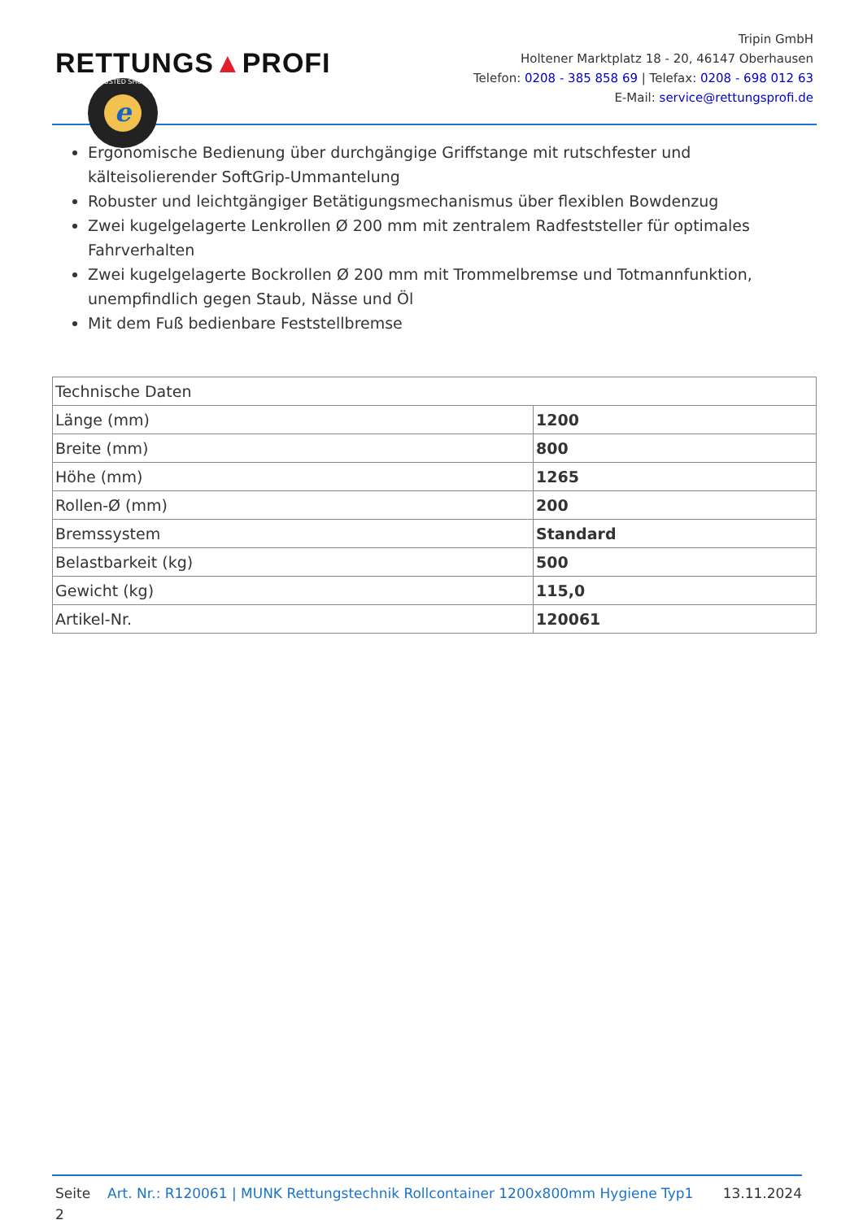RETTUNGS▲PROFI
TRUSTED SHOPS
e
Tripin GmbH
Holtener Marktplatz 18 - 20, 46147 Oberhausen
Telefon: 0208 - 385 858 69 | Telefax: 0208 - 698 012 63
E-Mail: service@rettungsprofi.de
Ergonomische Bedienung über durchgängige Griffstange mit rutschfester und kälteisolierender SoftGrip-Ummantelung
Robuster und leichtgängiger Betätigungsmechanismus über flexiblen Bowdenzug
Zwei kugelgelagerte Lenkrollen Ø 200 mm mit zentralem Radfeststeller für optimales Fahrverhalten
Zwei kugelgelagerte Bockrollen Ø 200 mm mit Trommelbremse und Totmannfunktion, unempfindlich gegen Staub, Nässe und Öl
Mit dem Fuß bedienbare Feststellbremse
| Technische Daten | |
| --- | --- |
| Länge (mm) | 1200 |
| Breite (mm) | 800 |
| Höhe (mm) | 1265 |
| Rollen-Ø (mm) | 200 |
| Bremssystem | Standard |
| Belastbarkeit (kg) | 500 |
| Gewicht (kg) | 115,0 |
| Artikel-Nr. | 120061 |
Seite 2
Art. Nr.: R120061 | MUNK Rettungstechnik Rollcontainer 1200x800mm Hygiene Typ1
13.11.2024